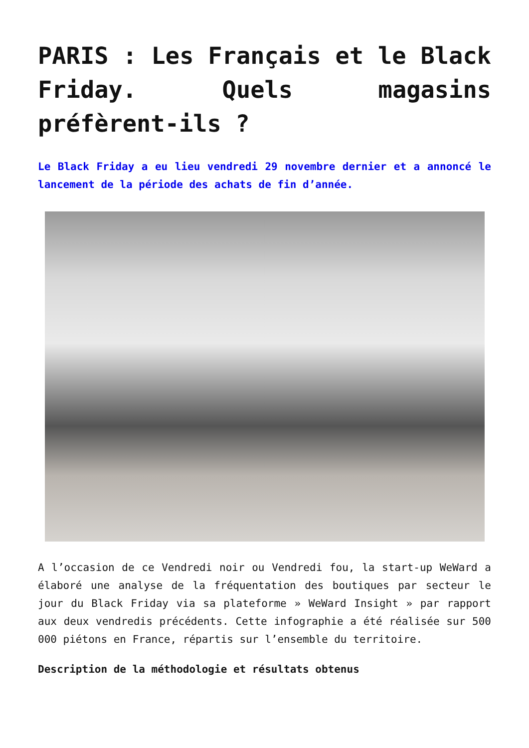PARIS : Les Français et le Black Friday. Quels magasins préfèrent-ils ?
Le Black Friday a eu lieu vendredi 29 novembre dernier et a annoncé le lancement de la période des achats de fin d’année.
A l’occasion de ce Vendredi noir ou Vendredi fou, la start-up WeWard a élaboré une analyse de la fréquentation des boutiques par secteur le jour du Black Friday via sa plateforme » WeWard Insight » par rapport aux deux vendredis précédents. Cette infographie a été réalisée sur 500 000 piétons en France, répartis sur l’ensemble du territoire.
Description de la méthodologie et résultats obtenus